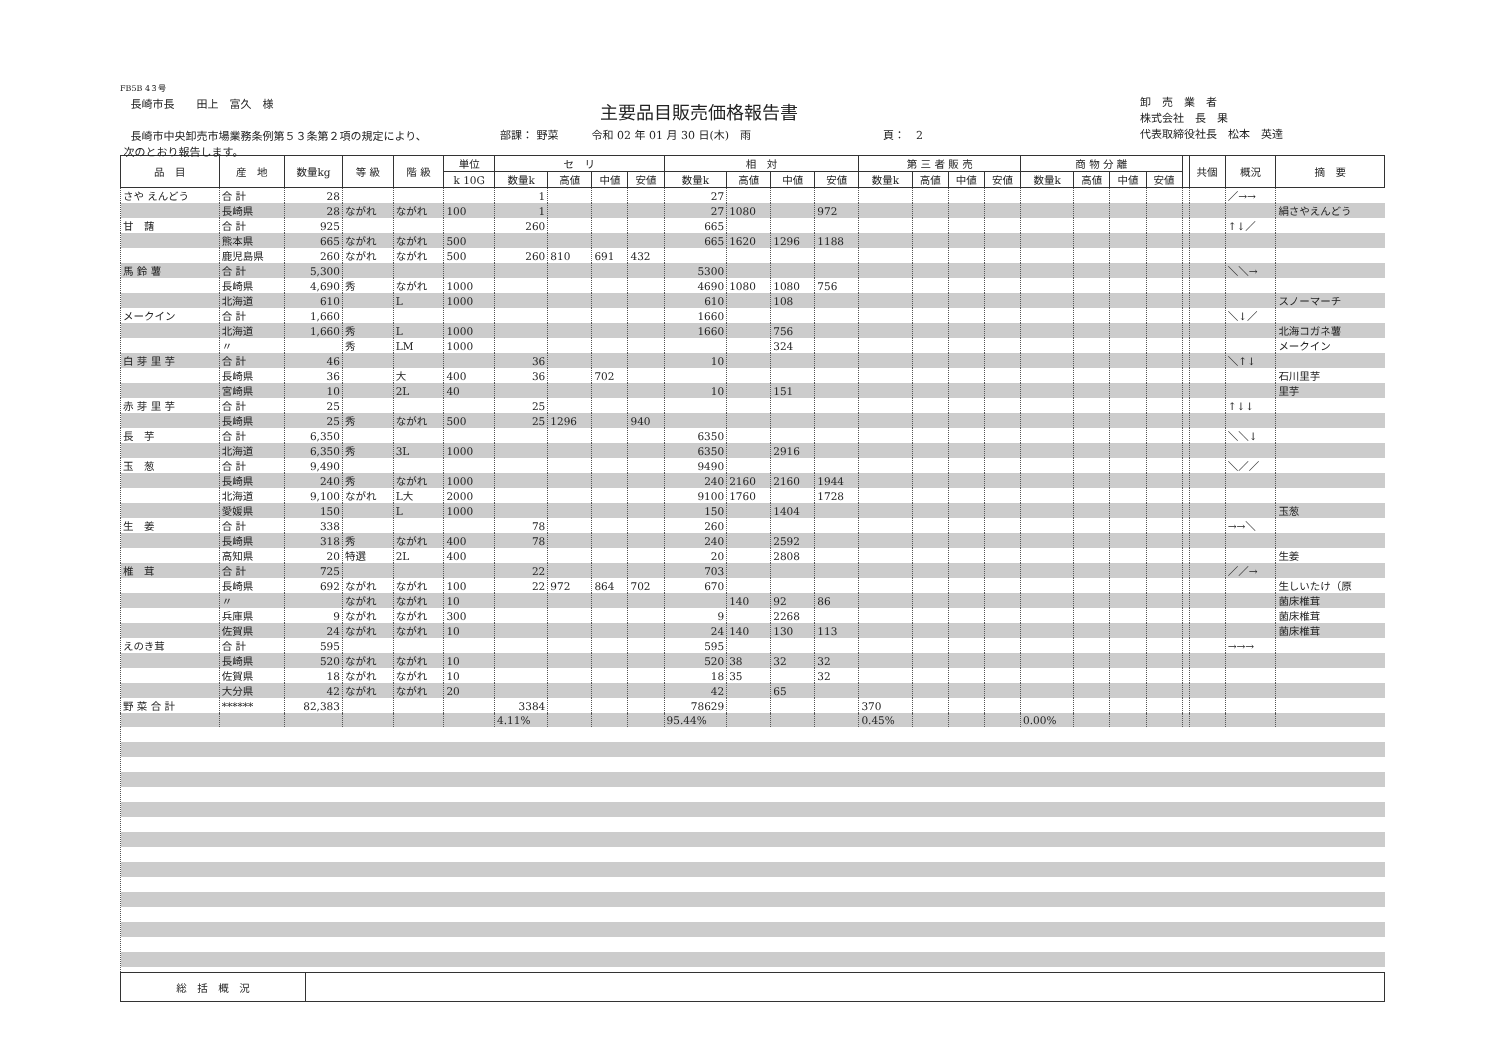FB5B 4３号
長崎市長　　田上　富久　様
長崎市中央卸売市場業務条例第５３条第２項の規定により、
次のとおり報告します。
主要品目販売価格報告書
部課： 野菜　　　令和 02 年 01 月 30 日(木)　雨　　　　　　　　　　　　頁：　2
卸　売　業　者
株式会社　長　果
代表取締役社長　松本　英達
| 品 目 | 産 地 | 数量kg | 等 級 | 階 級 | 単位 | セ リ | | | | 相 対 | | | | 第 三 者 販 売 | | | | 商 物 分 離 | | | | | 共個 | 概況 | 摘 要 |
| --- | --- | --- | --- | --- | --- | --- | --- | --- | --- | --- | --- | --- | --- | --- | --- | --- | --- | --- | --- | --- | --- | --- | --- | --- | --- |
| | | | | | k 10G | 数量k | 高値 | 中値 | 安値 | 数量k | 高値 | 中値 | 安値 | 数量k | 高値 | 中値 | 安値 | 数量k | 高値 | 中値 | 安値 | | | | |
| さや えんどう | 合 計 | 28 | | | | 1 | | | | 27 | | | | | | | | | | | | | | ／→→ | |
| | 長崎県 | 28 | ながれ | ながれ | 100 | 1 | | | | 27 | 1080 | | 972 | | | | | | | | | | | | 絹さやえんどう |
| 甘 藷 | 合 計 | 925 | | | | 260 | | | | 665 | | | | | | | | | | | | | | ↑↓／ | |
| | 熊本県 | 665 | ながれ | ながれ | 500 | | | | | 665 | 1620 | 1296 | 1188 | | | | | | | | | | | | |
| | 鹿児島県 | 260 | ながれ | ながれ | 500 | 260 | 810 | 691 | 432 | | | | | | | | | | | | | | | | |
| 馬 鈴 薯 | 合 計 | 5,300 | | | | | | | | 5300 | | | | | | | | | | | | | | ＼＼→ | |
| | 長崎県 | 4,690 | 秀 | ながれ | 1000 | | | | | 4690 | 1080 | 1080 | 756 | | | | | | | | | | | | |
| | 北海道 | 610 | | L | 1000 | | | | | 610 | | 108 | | | | | | | | | | | | | スノーマーチ |
| メークイン | 合 計 | 1,660 | | | | | | | | 1660 | | | | | | | | | | | | | | ＼↓／ | |
| | 北海道 | 1,660 | 秀 | L | 1000 | | | | | 1660 | | 756 | | | | | | | | | | | | | 北海コガネ薯 |
| | 〃 | | 秀 | LM | 1000 | | | | | | | 324 | | | | | | | | | | | | | メークイン |
| 白 芽 里 芋 | 合 計 | 46 | | | | 36 | | | | 10 | | | | | | | | | | | | | | ＼↑↓ | |
| | 長崎県 | 36 | | 大 | 400 | 36 | | 702 | | | | | | | | | | | | | | | | | 石川里芋 |
| | 宮崎県 | 10 | | 2L | 40 | | | | | 10 | | 151 | | | | | | | | | | | | | 里芋 |
| 赤 芽 里 芋 | 合 計 | 25 | | | | 25 | | | | | | | | | | | | | | | | | | ↑↓↓ | |
| | 長崎県 | 25 | 秀 | ながれ | 500 | 25 | 1296 | | 940 | | | | | | | | | | | | | | | | |
| 長 芋 | 合 計 | 6,350 | | | | | | | | 6350 | | | | | | | | | | | | | | ＼＼↓ | |
| | 北海道 | 6,350 | 秀 | 3L | 1000 | | | | | 6350 | | 2916 | | | | | | | | | | | | | |
| 玉 葱 | 合 計 | 9,490 | | | | | | | | 9490 | | | | | | | | | | | | | | ＼／／ | |
| | 長崎県 | 240 | 秀 | ながれ | 1000 | | | | | 240 | 2160 | 2160 | 1944 | | | | | | | | | | | | |
| | 北海道 | 9,100 | ながれ | L大 | 2000 | | | | | 9100 | 1760 | | 1728 | | | | | | | | | | | | |
| | 愛媛県 | 150 | | L | 1000 | | | | | 150 | | 1404 | | | | | | | | | | | | | 玉葱 |
| 生 姜 | 合 計 | 338 | | | | 78 | | | | 260 | | | | | | | | | | | | | | →→＼ | |
| | 長崎県 | 318 | 秀 | ながれ | 400 | 78 | | | | 240 | | 2592 | | | | | | | | | | | | | |
| | 高知県 | 20 | 特選 | 2L | 400 | | | | | 20 | | 2808 | | | | | | | | | | | | | 生姜 |
| 椎 茸 | 合 計 | 725 | | | | 22 | | | | 703 | | | | | | | | | | | | | | ／／→ | |
| | 長崎県 | 692 | ながれ | ながれ | 100 | 22 | 972 | 864 | 702 | 670 | | | | | | | | | | | | | | | 生しいたけ（原 |
| | 〃 | | ながれ | ながれ | 10 | | | | | | 140 | 92 | 86 | | | | | | | | | | | | 菌床椎茸 |
| | 兵庫県 | 9 | ながれ | ながれ | 300 | | | | | 9 | | 2268 | | | | | | | | | | | | | 菌床椎茸 |
| | 佐賀県 | 24 | ながれ | ながれ | 10 | | | | | 24 | 140 | 130 | 113 | | | | | | | | | | | | 菌床椎茸 |
| えのき茸 | 合 計 | 595 | | | | | | | | 595 | | | | | | | | | | | | | | →→→ | |
| | 長崎県 | 520 | ながれ | ながれ | 10 | | | | | 520 | 38 | 32 | 32 | | | | | | | | | | | | |
| | 佐賀県 | 18 | ながれ | ながれ | 10 | | | | | 18 | 35 | | 32 | | | | | | | | | | | | |
| | 大分県 | 42 | ながれ | ながれ | 20 | | | | | 42 | | 65 | | | | | | | | | | | | | |
| 野 菜 合 計 | ****** | 82,383 | | | | 3384 | | | | 78629 | | | | 370 | | | | | | | | | | | |
| | | | | | | 4.11% | | | | 95.44% | | | | 0.45% | | | | 0.00% | | | | | | | |
| 総 括 概 況 | |